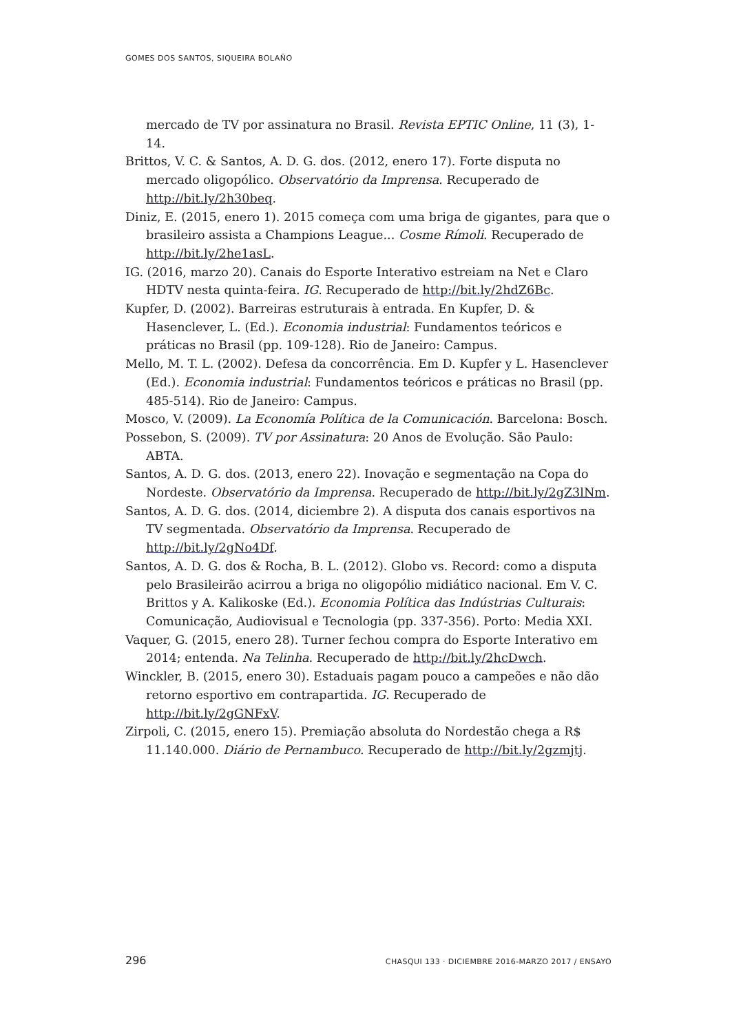GOMES DOS SANTOS, SIQUEIRA BOLAÑO
mercado de TV por assinatura no Brasil. Revista EPTIC Online, 11 (3), 1-14.
Brittos, V. C. & Santos, A. D. G. dos. (2012, enero 17). Forte disputa no mercado oligopólico. Observatório da Imprensa. Recuperado de http://bit.ly/2h30beq.
Diniz, E. (2015, enero 1). 2015 começa com uma briga de gigantes, para que o brasileiro assista a Champions League... Cosme Rímoli. Recuperado de http://bit.ly/2he1asL.
IG. (2016, marzo 20). Canais do Esporte Interativo estreiam na Net e Claro HDTV nesta quinta-feira. IG. Recuperado de http://bit.ly/2hdZ6Bc.
Kupfer, D. (2002). Barreiras estruturais à entrada. En Kupfer, D. & Hasenclever, L. (Ed.). Economia industrial: Fundamentos teóricos e práticas no Brasil (pp. 109-128). Rio de Janeiro: Campus.
Mello, M. T. L. (2002). Defesa da concorrência. Em D. Kupfer y L. Hasenclever (Ed.). Economia industrial: Fundamentos teóricos e práticas no Brasil (pp. 485-514). Rio de Janeiro: Campus.
Mosco, V. (2009). La Economía Política de la Comunicación. Barcelona: Bosch.
Possebon, S. (2009). TV por Assinatura: 20 Anos de Evolução. São Paulo: ABTA.
Santos, A. D. G. dos. (2013, enero 22). Inovação e segmentação na Copa do Nordeste. Observatório da Imprensa. Recuperado de http://bit.ly/2gZ3lNm.
Santos, A. D. G. dos. (2014, diciembre 2). A disputa dos canais esportivos na TV segmentada. Observatório da Imprensa. Recuperado de http://bit.ly/2gNo4Df.
Santos, A. D. G. dos & Rocha, B. L. (2012). Globo vs. Record: como a disputa pelo Brasileirão acirrou a briga no oligopólio midiático nacional. Em V. C. Brittos y A. Kalikoske (Ed.). Economia Política das Indústrias Culturais: Comunicação, Audiovisual e Tecnologia (pp. 337-356). Porto: Media XXI.
Vaquer, G. (2015, enero 28). Turner fechou compra do Esporte Interativo em 2014; entenda. Na Telinha. Recuperado de http://bit.ly/2hcDwch.
Winckler, B. (2015, enero 30). Estaduais pagam pouco a campeões e não dão retorno esportivo em contrapartida. IG. Recuperado de http://bit.ly/2gGNFxV.
Zirpoli, C. (2015, enero 15). Premiação absoluta do Nordestão chega a R$ 11.140.000. Diário de Pernambuco. Recuperado de http://bit.ly/2gzmjtj.
296 CHASQUI 133 · DICIEMBRE 2016-MARZO 2017 / ENSAYO